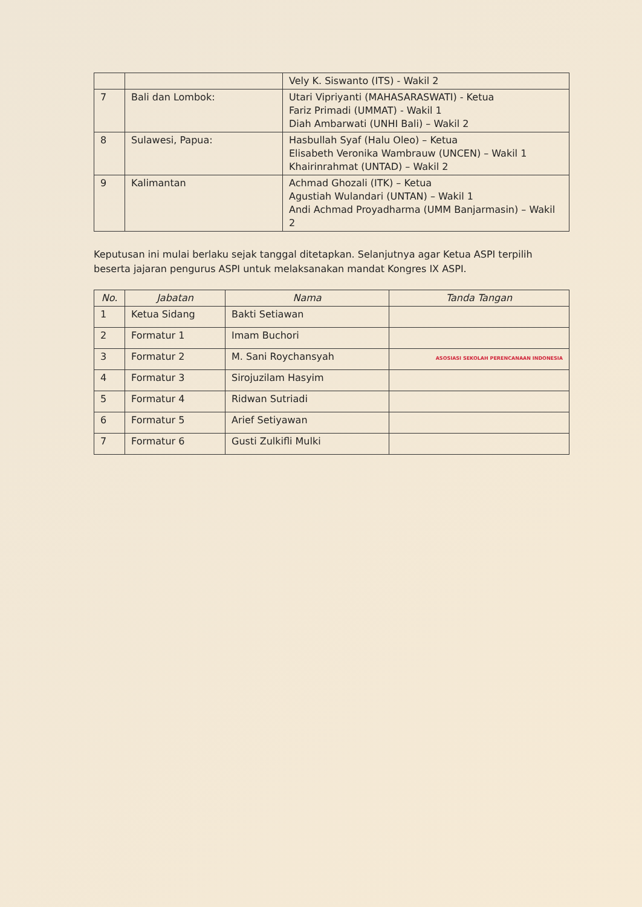| | | Vely K. Siswanto (ITS) - Wakil 2 |
| 7 | Bali dan Lombok: | Utari Vipriyanti (MAHASARASWATI) - Ketua Fariz Primadi (UMMAT) - Wakil 1 Diah Ambarwati (UNHI Bali) – Wakil 2 |
| 8 | Sulawesi, Papua: | Hasbullah Syaf (Halu Oleo) – Ketua Elisabeth Veronika Wambrauw (UNCEN) – Wakil 1 Khairinrahmat (UNTAD) – Wakil 2 |
| 9 | Kalimantan | Achmad Ghozali (ITK) – Ketua Agustiah Wulandari (UNTAN) – Wakil 1 Andi Achmad Proyadharma (UMM Banjarmasin) – Wakil 2 |
Keputusan ini mulai berlaku sejak tanggal ditetapkan. Selanjutnya agar Ketua ASPI terpilih beserta jajaran pengurus ASPI untuk melaksanakan mandat Kongres IX ASPI.
| No. | Jabatan | Nama | Tanda Tangan |
| --- | --- | --- | --- |
| 1 | Ketua Sidang | Bakti Setiawan | |
| 2 | Formatur 1 | Imam Buchori | |
| 3 | Formatur 2 | M. Sani Roychansyah | ASOSIASI SEKOLAH PERENCANAAN INDONESIA |
| 4 | Formatur 3 | Sirojuzilam Hasyim | |
| 5 | Formatur 4 | Ridwan Sutriadi | |
| 6 | Formatur 5 | Arief Setiyawan | |
| 7 | Formatur 6 | Gusti Zulkifli Mulki | |